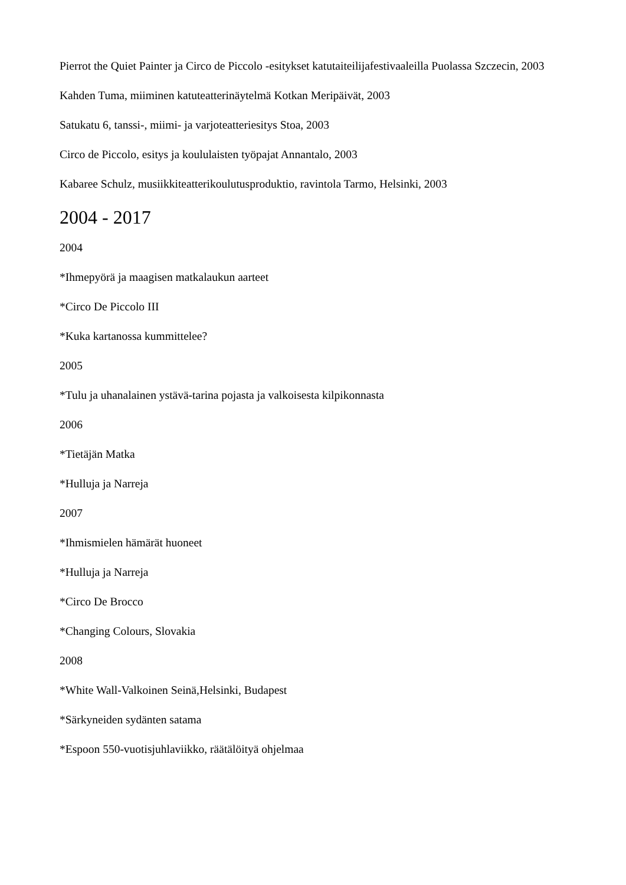Pierrot the Quiet Painter ja Circo de Piccolo -esitykset katutaiteilijafestivaaleilla Puolassa Szczecin, 2003
Kahden Tuma, miiminen katuteatterinäytelmä Kotkan Meripäivät, 2003
Satukatu 6, tanssi-, miimi- ja varjoteatteriesitys Stoa, 2003
Circo de Piccolo, esitys ja koululaisten työpajat Annantalo, 2003
Kabaree Schulz, musiikkiteatterikoulutusproduktio, ravintola Tarmo, Helsinki, 2003
2004 - 2017
2004
*Ihmepyörä ja maagisen matkalaukun aarteet
*Circo De Piccolo III
*Kuka kartanossa kummittelee?
2005
*Tulu ja uhanalainen ystävä-tarina pojasta ja valkoisesta kilpikonnasta
2006
*Tietäjän Matka
*Hulluja ja Narreja
2007
*Ihmismielen hämärät huoneet
*Hulluja ja Narreja
*Circo De Brocco
*Changing Colours, Slovakia
2008
*White Wall-Valkoinen Seinä,Helsinki, Budapest
*Särkyneiden sydänten satama
*Espoon 550-vuotisjuhlaviikko, räätälöityä ohjelmaa